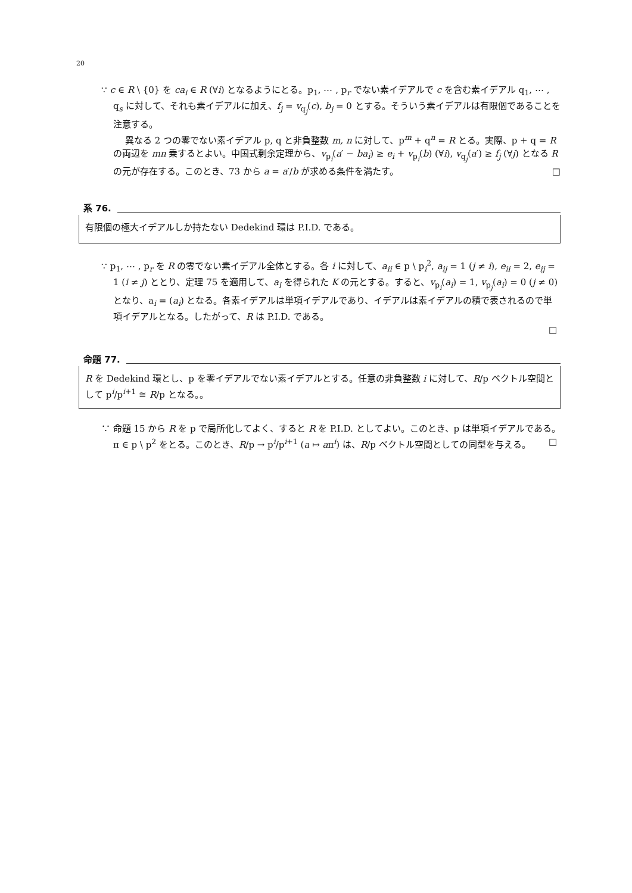20
∵ c ∈ R \ {0} を ca<sub>i</sub> ∈ R (∀i) となるようにとる。p<sub>1</sub>, ⋯ , p<sub>r</sub> でない素イデアルで c を含む素イデアル q<sub>1</sub>, ⋯ , q<sub>s</sub> に対して、それも素イデアルに加え、f<sub>j</sub> = v<sub>q<sub>j</sub></sub>(c), b<sub>j</sub> = 0 とする。そういう素イデアルは有限個であることを注意する。
異なる 2 つの零でない素イデアル p, q と非負整数 m, n に対して、p<sup>m</sup> + q<sup>n</sup> = R とる。実際、p + q = R の両辺を mn 乗するとよい。中国式剰余定理から、v<sub>p<sub>i</sub></sub>(a′ − ba<sub>i</sub>) ≥ e<sub>i</sub> + v<sub>p<sub>i</sub></sub>(b) (∀i), v<sub>q<sub>j</sub></sub>(a′) ≥ f<sub>j</sub> (∀j) となる R の元が存在する。このとき、73 から a = a′/b が求める条件を満たす。 □
系 76.
有限個の極大イデアルしか持たない Dedekind 環は P.I.D. である。
∵ p<sub>1</sub>, ⋯ , p<sub>r</sub> を R の零でない素イデアル全体とする。各 i に対して、a<sub>ii</sub> ∈ p \ p<sub>i</sub><sup>2</sup>, a<sub>ij</sub> = 1 (j ≠ i), e<sub>ii</sub> = 2, e<sub>ij</sub> = 1 (i ≠ j) ととり、定理 75 を適用して、a<sub>i</sub> を得られた K の元とする。すると、v<sub>p<sub>i</sub></sub>(a<sub>i</sub>) = 1, v<sub>p<sub>j</sub></sub>(a<sub>i</sub>) = 0 (j ≠ 0) となり、a<sub>i</sub> = (a<sub>i</sub>) となる。各素イデアルは単項イデアルであり、イデアルは素イデアルの積で表されるので単項イデアルとなる。したがって、R は P.I.D. である。
□
命題 77.
R を Dedekind 環とし、p を零イデアルでない素イデアルとする。任意の非負整数 i に対して、R/p ベクトル空間として p<sup>i</sup>/p<sup>i+1</sup> ≅ R/p となる。。
∵ 命題 15 から R を p で局所化してよく、すると R を P.I.D. としてよい。このとき、p は単項イデアルである。π ∈ p \ p<sup>2</sup> をとる。このとき、R/p → p<sup>i</sup>/p<sup>i+1</sup> (a ↦ aπ<sup>i</sup>) は、R/p ベクトル空間としての同型を与える。 □